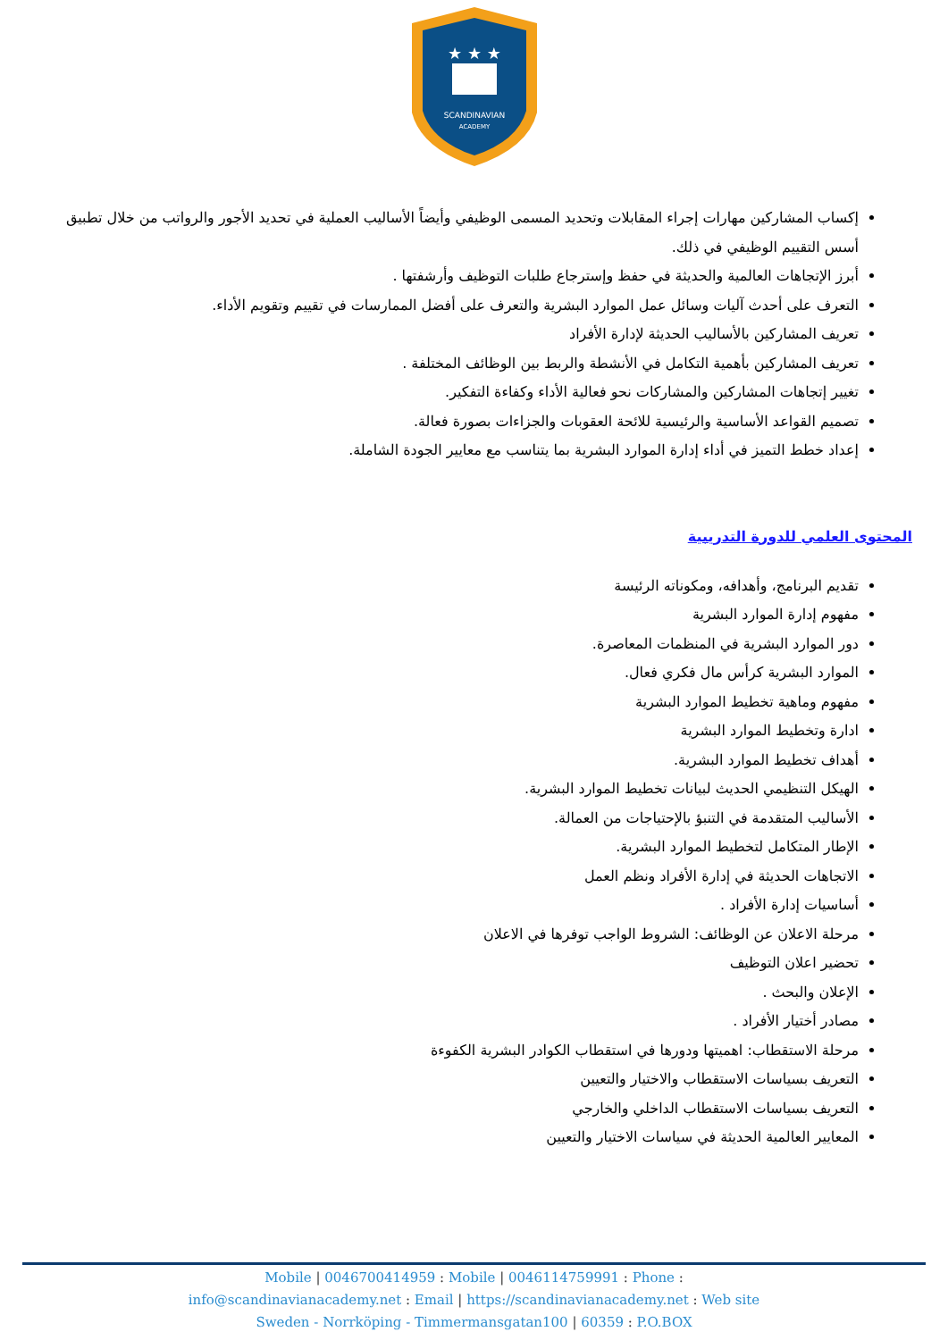★ ★ ★
SCANDINAVIAN
ACADEMY
إكساب المشاركين مهارات إجراء المقابلات وتحديد المسمى الوظيفي وأيضاً الأساليب العملية في تحديد الأجور والرواتب من خلال تطبيق أسس التقييم الوظيفي في ذلك.
أبرز الإتجاهات العالمية والحديثة في حفظ وإسترجاع طلبات التوظيف وأرشفتها .
التعرف على أحدث آليات وسائل عمل الموارد البشرية والتعرف على أفضل الممارسات في تقييم وتقويم الأداء.
تعريف المشاركين بالأساليب الحديثة لإدارة الأفراد
تعريف المشاركين بأهمية التكامل في الأنشطة والربط بين الوظائف المختلفة .
تغيير إتجاهات المشاركين والمشاركات نحو فعالية الأداء وكفاءة التفكير.
تصميم القواعد الأساسية والرئيسية للائحة العقوبات والجزاءات بصورة فعالة.
إعداد خطط التميز في أداء إدارة الموارد البشرية بما يتناسب مع معايير الجودة الشاملة.
المحتوى العلمي للدورة التدريبية
تقديم البرنامج، وأهدافه، ومكوناته الرئيسة
مفهوم إدارة الموارد البشرية
دور الموارد البشرية في المنظمات المعاصرة.
الموارد البشرية كرأس مال فكري فعال.
مفهوم وماهية تخطيط الموارد البشرية
ادارة وتخطيط الموارد البشرية
أهداف تخطيط الموارد البشرية.
الهيكل التنظيمي الحديث لبيانات تخطيط الموارد البشرية.
الأساليب المتقدمة في التنبؤ بالإحتياجات من العمالة.
الإطار المتكامل لتخطيط الموارد البشرية.
الاتجاهات الحديثة في إدارة الأفراد ونظم العمل
أساسيات إدارة الأفراد .
مرحلة الاعلان عن الوظائف: الشروط الواجب توفرها في الاعلان
تحضير اعلان التوظيف
الإعلان والبحث .
مصادر أختيار الأفراد .
مرحلة الاستقطاب: اهميتها ودورها في استقطاب الكوادر البشرية الكفوءة
التعريف بسياسات الاستقطاب والاختيار والتعيين
التعريف بسياسات الاستقطاب الداخلي والخارجي
المعايير العالمية الحديثة في سياسات الاختيار والتعيين
Mobile | 0046700414959 : Mobile | 0046114759991 : Phone :
info@scandinavianacademy.net : Email | https://scandinavianacademy.net : Web site
Sweden - Norrköping - Timmermansgatan100 | 60359 : P.O.BOX